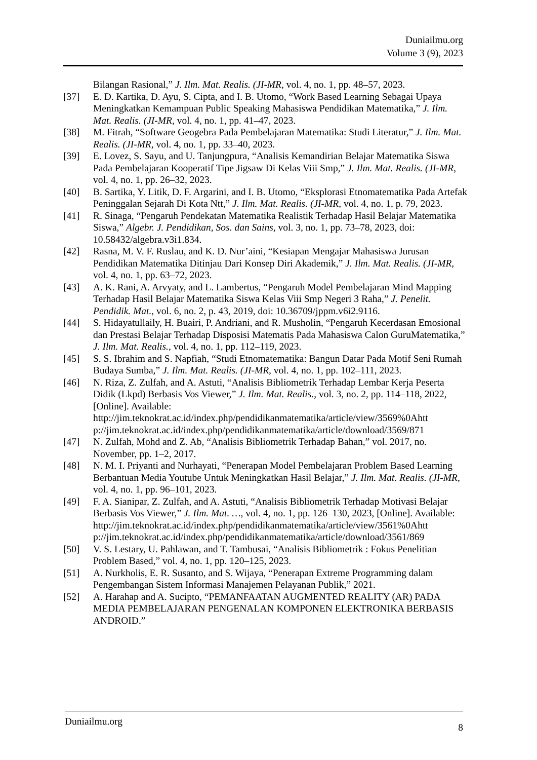Duniailmu.org
Volume 3 (9), 2023
Bilangan Rasional,” J. Ilm. Mat. Realis. (JI-MR, vol. 4, no. 1, pp. 48–57, 2023.
[37] E. D. Kartika, D. Ayu, S. Cipta, and I. B. Utomo, “Work Based Learning Sebagai Upaya Meningkatkan Kemampuan Public Speaking Mahasiswa Pendidikan Matematika,” J. Ilm. Mat. Realis. (JI-MR, vol. 4, no. 1, pp. 41–47, 2023.
[38] M. Fitrah, “Software Geogebra Pada Pembelajaran Matematika: Studi Literatur,” J. Ilm. Mat. Realis. (JI-MR, vol. 4, no. 1, pp. 33–40, 2023.
[39] E. Lovez, S. Sayu, and U. Tanjungpura, “Analisis Kemandirian Belajar Matematika Siswa Pada Pembelajaran Kooperatif Tipe Jigsaw Di Kelas Viii Smp,” J. Ilm. Mat. Realis. (JI-MR, vol. 4, no. 1, pp. 26–32, 2023.
[40] B. Sartika, Y. Litik, D. F. Argarini, and I. B. Utomo, “Eksplorasi Etnomatematika Pada Artefak Peninggalan Sejarah Di Kota Ntt,” J. Ilm. Mat. Realis. (JI-MR, vol. 4, no. 1, p. 79, 2023.
[41] R. Sinaga, “Pengaruh Pendekatan Matematika Realistik Terhadap Hasil Belajar Matematika Siswa,” Algebr. J. Pendidikan, Sos. dan Sains, vol. 3, no. 1, pp. 73–78, 2023, doi: 10.58432/algebra.v3i1.834.
[42] Rasna, M. V. F. Ruslau, and K. D. Nur’aini, “Kesiapan Mengajar Mahasiswa Jurusan Pendidikan Matematika Ditinjau Dari Konsep Diri Akademik,” J. Ilm. Mat. Realis. (JI-MR, vol. 4, no. 1, pp. 63–72, 2023.
[43] A. K. Rani, A. Arvyaty, and L. Lambertus, “Pengaruh Model Pembelajaran Mind Mapping Terhadap Hasil Belajar Matematika Siswa Kelas Viii Smp Negeri 3 Raha,” J. Penelit. Pendidik. Mat., vol. 6, no. 2, p. 43, 2019, doi: 10.36709/jppm.v6i2.9116.
[44] S. Hidayatullaily, H. Buairi, P. Andriani, and R. Musholin, “Pengaruh Kecerdasan Emosional dan Prestasi Belajar Terhadap Disposisi Matematis Pada Mahasiswa Calon GuruMatematika,” J. Ilm. Mat. Realis., vol. 4, no. 1, pp. 112–119, 2023.
[45] S. S. Ibrahim and S. Napfiah, “Studi Etnomatematika: Bangun Datar Pada Motif Seni Rumah Budaya Sumba,” J. Ilm. Mat. Realis. (JI-MR, vol. 4, no. 1, pp. 102–111, 2023.
[46] N. Riza, Z. Zulfah, and A. Astuti, “Analisis Bibliometrik Terhadap Lembar Kerja Peserta Didik (Lkpd) Berbasis Vos Viewer,” J. Ilm. Mat. Realis., vol. 3, no. 2, pp. 114–118, 2022, [Online]. Available: http://jim.teknokrat.ac.id/index.php/pendidikanmatematika/article/view/3569%0Ahtt p://jim.teknokrat.ac.id/index.php/pendidikanmatematika/article/download/3569/871
[47] N. Zulfah, Mohd and Z. Ab, “Analisis Bibliometrik Terhadap Bahan,” vol. 2017, no. November, pp. 1–2, 2017.
[48] N. M. I. Priyanti and Nurhayati, “Penerapan Model Pembelajaran Problem Based Learning Berbantuan Media Youtube Untuk Meningkatkan Hasil Belajar,” J. Ilm. Mat. Realis. (JI-MR, vol. 4, no. 1, pp. 96–101, 2023.
[49] F. A. Sianipar, Z. Zulfah, and A. Astuti, “Analisis Bibliometrik Terhadap Motivasi Belajar Berbasis Vos Viewer,” J. Ilm. Mat. …, vol. 4, no. 1, pp. 126–130, 2023, [Online]. Available: http://jim.teknokrat.ac.id/index.php/pendidikanmatematika/article/view/3561%0Ahtt p://jim.teknokrat.ac.id/index.php/pendidikanmatematika/article/download/3561/869
[50] V. S. Lestary, U. Pahlawan, and T. Tambusai, “Analisis Bibliometrik : Fokus Penelitian Problem Based,” vol. 4, no. 1, pp. 120–125, 2023.
[51] A. Nurkholis, E. R. Susanto, and S. Wijaya, “Penerapan Extreme Programming dalam Pengembangan Sistem Informasi Manajemen Pelayanan Publik,” 2021.
[52] A. Harahap and A. Sucipto, “PEMANFAATAN AUGMENTED REALITY (AR) PADA MEDIA PEMBELAJARAN PENGENALAN KOMPONEN ELEKTRONIKA BERBASIS ANDROID.”
Duniailmu.org 8